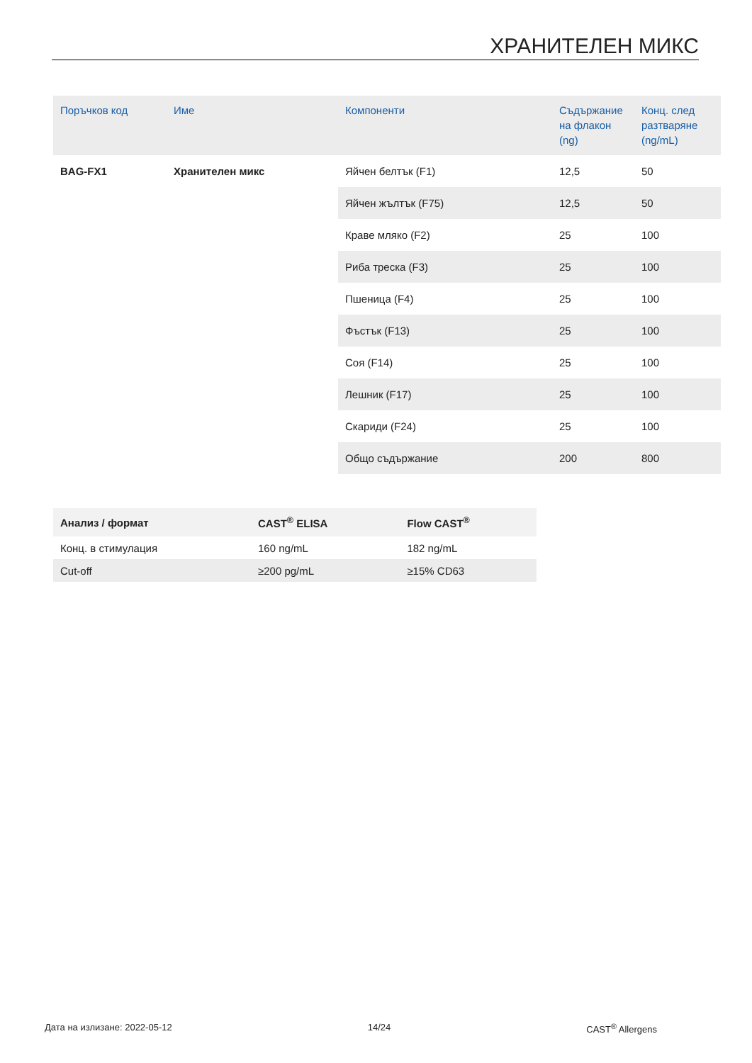ХРАНИТЕЛЕН МИКС
| Поръчков код | Име | Компоненти | Съдържание на флакон (ng) | Конц. след разтваряне (ng/mL) |
| --- | --- | --- | --- | --- |
| BAG-FX1 | Хранителен микс | Яйчен белтък (F1) | 12,5 | 50 |
| | | Яйчен жълтък (F75) | 12,5 | 50 |
| | | Краве мляко (F2) | 25 | 100 |
| | | Риба треска (F3) | 25 | 100 |
| | | Пшеница (F4) | 25 | 100 |
| | | Фъстък (F13) | 25 | 100 |
| | | Соя (F14) | 25 | 100 |
| | | Лешник (F17) | 25 | 100 |
| | | Скариди (F24) | 25 | 100 |
| | | Общо съдържание | 200 | 800 |
| Анализ / формат | CAST<sup>®</sup> ELISA | Flow CAST<sup>®</sup> |
| --- | --- | --- |
| Конц. в стимулация | 160 ng/mL | 182 ng/mL |
| Cut-off | ≥200 pg/mL | ≥15% CD63 |
Дата на излизане: 2022-05-12 14/24 CAST<sup>®</sup> Allergens